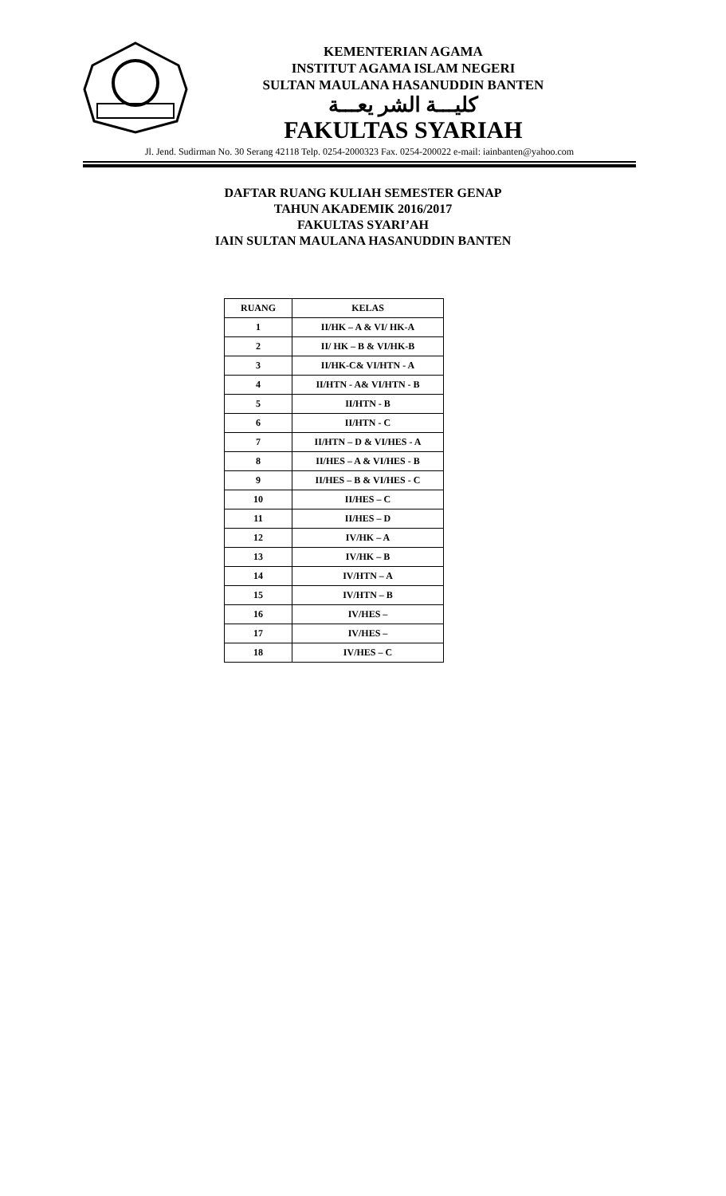KEMENTERIAN AGAMA
INSTITUT AGAMA ISLAM NEGERI
SULTAN MAULANA HASANUDDIN BANTEN
كليـــة الشر يعـــة
FAKULTAS SYARIAH
Jl. Jend. Sudirman No. 30 Serang 42118 Telp. 0254-2000323 Fax. 0254-200022 e-mail: iainbanten@yahoo.com
DAFTAR RUANG KULIAH SEMESTER GENAP
TAHUN AKADEMIK 2016/2017
FAKULTAS SYARI’AH
IAIN SULTAN MAULANA HASANUDDIN BANTEN
| RUANG | KELAS |
| --- | --- |
| 1 | II/HK – A & VI/ HK-A |
| 2 | II/ HK – B & VI/HK-B |
| 3 | II/HK-C& VI/HTN - A |
| 4 | II/HTN - A& VI/HTN - B |
| 5 | II/HTN - B |
| 6 | II/HTN - C |
| 7 | II/HTN – D & VI/HES - A |
| 8 | II/HES – A & VI/HES - B |
| 9 | II/HES – B & VI/HES - C |
| 10 | II/HES – C |
| 11 | II/HES – D |
| 12 | IV/HK – A |
| 13 | IV/HK – B |
| 14 | IV/HTN – A |
| 15 | IV/HTN – B |
| 16 | IV/HES – |
| 17 | IV/HES – |
| 18 | IV/HES – C |